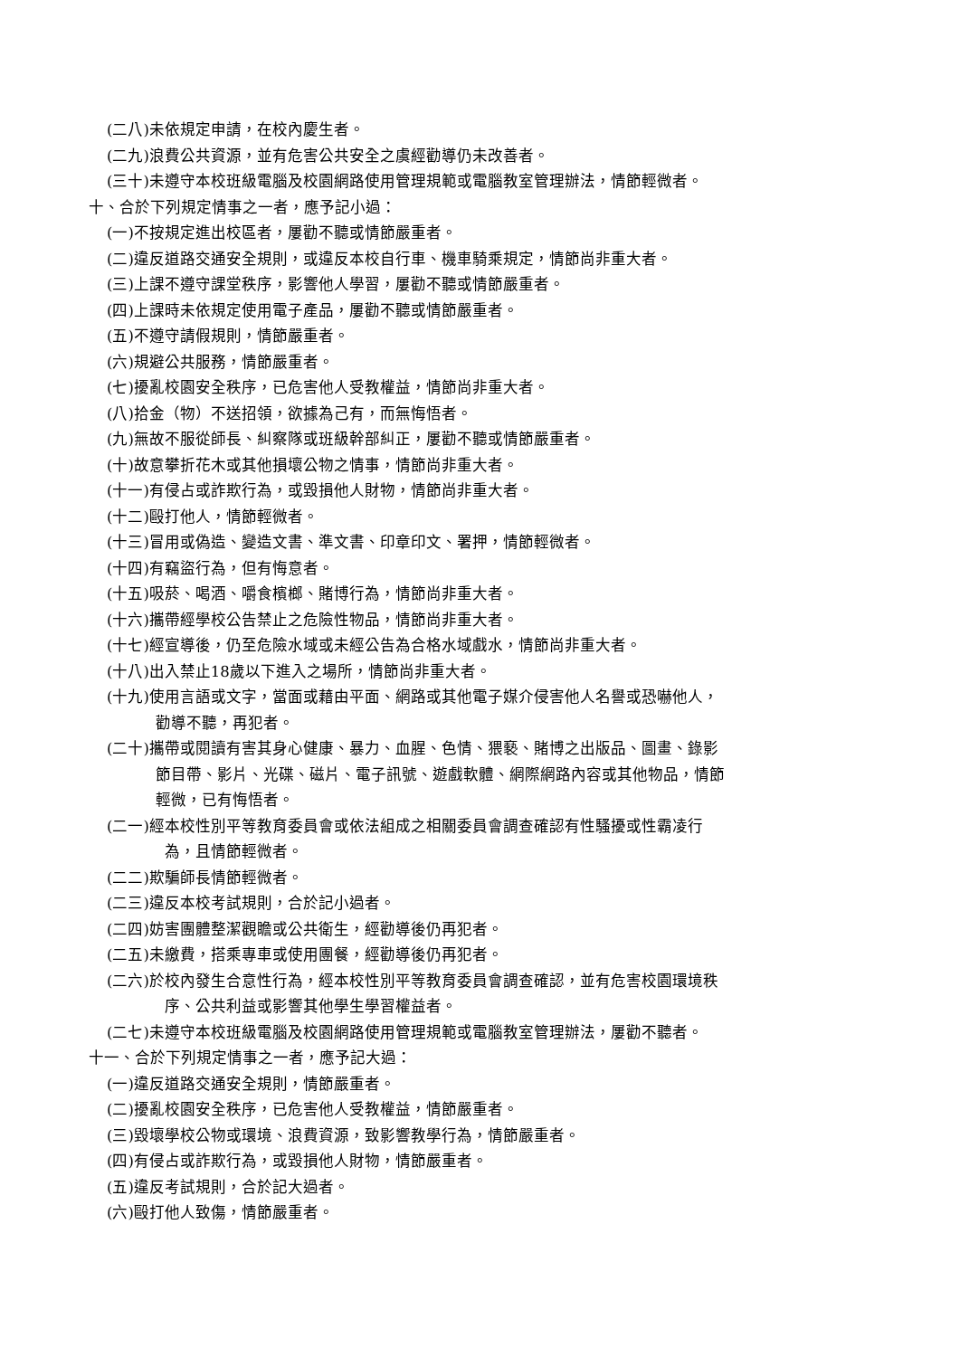(二八)未依規定申請，在校內慶生者。
(二九)浪費公共資源，並有危害公共安全之虞經勸導仍未改善者。
(三十)未遵守本校班級電腦及校園網路使用管理規範或電腦教室管理辦法，情節輕微者。
十、合於下列規定情事之一者，應予記小過：
(一)不按規定進出校區者，屢勸不聽或情節嚴重者。
(二)違反道路交通安全規則，或違反本校自行車、機車騎乘規定，情節尚非重大者。
(三)上課不遵守課堂秩序，影響他人學習，屢勸不聽或情節嚴重者。
(四)上課時未依規定使用電子產品，屢勸不聽或情節嚴重者。
(五)不遵守請假規則，情節嚴重者。
(六)規避公共服務，情節嚴重者。
(七)擾亂校園安全秩序，已危害他人受教權益，情節尚非重大者。
(八)拾金（物）不送招領，欲據為己有，而無悔悟者。
(九)無故不服從師長、糾察隊或班級幹部糾正，屢勸不聽或情節嚴重者。
(十)故意攀折花木或其他損壞公物之情事，情節尚非重大者。
(十一)有侵占或詐欺行為，或毀損他人財物，情節尚非重大者。
(十二)毆打他人，情節輕微者。
(十三)冒用或偽造、變造文書、準文書、印章印文、署押，情節輕微者。
(十四)有竊盜行為，但有悔意者。
(十五)吸菸、喝酒、嚼食檳榔、賭博行為，情節尚非重大者。
(十六)攜帶經學校公告禁止之危險性物品，情節尚非重大者。
(十七)經宣導後，仍至危險水域或未經公告為合格水域戲水，情節尚非重大者。
(十八)出入禁止18歲以下進入之場所，情節尚非重大者。
(十九)使用言語或文字，當面或藉由平面、網路或其他電子媒介侵害他人名譽或恐嚇他人，
勸導不聽，再犯者。
(二十)攜帶或閱讀有害其身心健康、暴力、血腥、色情、猥褻、賭博之出版品、圖畫、錄影
節目帶、影片、光碟、磁片、電子訊號、遊戲軟體、網際網路內容或其他物品，情節
輕微，已有悔悟者。
(二一)經本校性別平等教育委員會或依法組成之相關委員會調查確認有性騷擾或性霸凌行
為，且情節輕微者。
(二二)欺騙師長情節輕微者。
(二三)違反本校考試規則，合於記小過者。
(二四)妨害團體整潔觀瞻或公共衛生，經勸導後仍再犯者。
(二五)未繳費，搭乘專車或使用團餐，經勸導後仍再犯者。
(二六)於校內發生合意性行為，經本校性別平等教育委員會調查確認，並有危害校園環境秩
序、公共利益或影響其他學生學習權益者。
(二七)未遵守本校班級電腦及校園網路使用管理規範或電腦教室管理辦法，屢勸不聽者。
十一、合於下列規定情事之一者，應予記大過：
(一)違反道路交通安全規則，情節嚴重者。
(二)擾亂校園安全秩序，已危害他人受教權益，情節嚴重者。
(三)毀壞學校公物或環境、浪費資源，致影響教學行為，情節嚴重者。
(四)有侵占或詐欺行為，或毀損他人財物，情節嚴重者。
(五)違反考試規則，合於記大過者。
(六)毆打他人致傷，情節嚴重者。